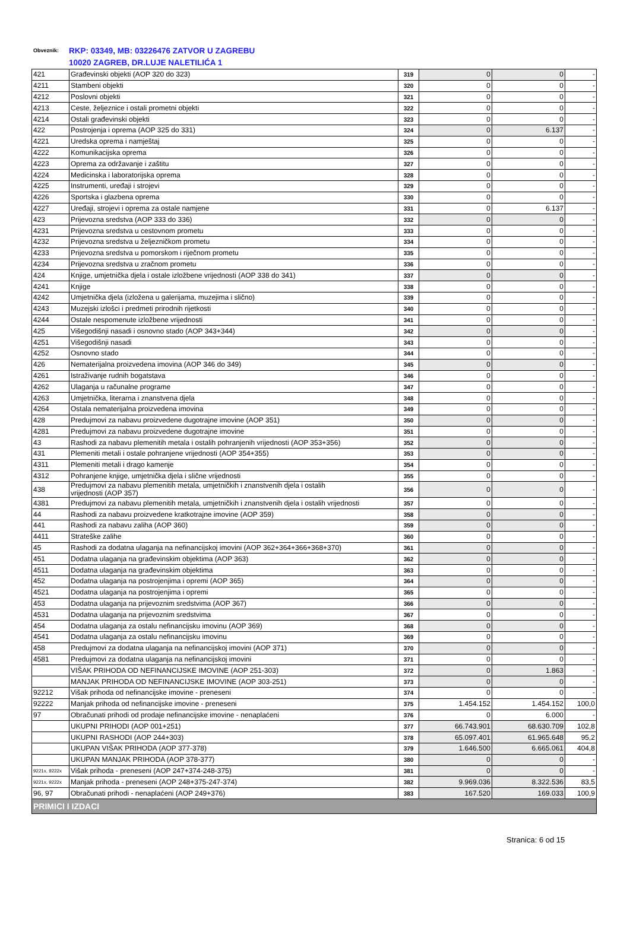Obveznik: RKP: 03349, MB: 03226476 ZATVOR U ZAGREBU
10020 ZAGREB, DR.LUJE NALETILIĆA 1
| 421 | Građevinski objekti (AOP 320 do 323) | 319 | 0 | 0 | - |
| 4211 | Stambeni objekti | 320 | 0 | 0 | - |
| 4212 | Poslovni objekti | 321 | 0 | 0 | - |
| 4213 | Ceste, željeznice i ostali prometni objekti | 322 | 0 | 0 | - |
| 4214 | Ostali građevinski objekti | 323 | 0 | 0 | - |
| 422 | Postrojenja i oprema (AOP 325 do 331) | 324 | 0 | 6.137 | - |
| 4221 | Uredska oprema i namještaj | 325 | 0 | 0 | - |
| 4222 | Komunikacijska oprema | 326 | 0 | 0 | - |
| 4223 | Oprema za održavanje i zaštitu | 327 | 0 | 0 | - |
| 4224 | Medicinska i laboratorijska oprema | 328 | 0 | 0 | - |
| 4225 | Instrumenti, uređaji i strojevi | 329 | 0 | 0 | - |
| 4226 | Sportska i glazbena oprema | 330 | 0 | 0 | - |
| 4227 | Uređaji, strojevi i oprema za ostale namjene | 331 | 0 | 6.137 | - |
| 423 | Prijevozna sredstva (AOP 333 do 336) | 332 | 0 | 0 | - |
| 4231 | Prijevozna sredstva u cestovnom prometu | 333 | 0 | 0 | - |
| 4232 | Prijevozna sredstva u željezničkom prometu | 334 | 0 | 0 | - |
| 4233 | Prijevozna sredstva u pomorskom i riječnom prometu | 335 | 0 | 0 | - |
| 4234 | Prijevozna sredstva u zračnom prometu | 336 | 0 | 0 | - |
| 424 | Knjige, umjetnička djela i ostale izložbene vrijednosti (AOP 338 do 341) | 337 | 0 | 0 | - |
| 4241 | Knjige | 338 | 0 | 0 | - |
| 4242 | Umjetnička djela (izložena u galerijama, muzejima i slično) | 339 | 0 | 0 | - |
| 4243 | Muzejski izlošci i predmeti prirodnih rijetkosti | 340 | 0 | 0 | - |
| 4244 | Ostale nespomenute izložbene vrijednosti | 341 | 0 | 0 | - |
| 425 | Višegodišnji nasadi i osnovno stado (AOP 343+344) | 342 | 0 | 0 | - |
| 4251 | Višegodišnji nasadi | 343 | 0 | 0 | - |
| 4252 | Osnovno stado | 344 | 0 | 0 | - |
| 426 | Nematerijalna proizvedena imovina (AOP 346 do 349) | 345 | 0 | 0 | - |
| 4261 | Istraživanje rudnih bogatstava | 346 | 0 | 0 | - |
| 4262 | Ulaganja u računalne programe | 347 | 0 | 0 | - |
| 4263 | Umjetnička, literarna i znanstvena djela | 348 | 0 | 0 | - |
| 4264 | Ostala nematerijalna proizvedena imovina | 349 | 0 | 0 | - |
| 428 | Predujmovi za nabavu proizvedene dugotrajne imovine (AOP 351) | 350 | 0 | 0 | - |
| 4281 | Predujmovi za nabavu proizvedene dugotrajne imovine | 351 | 0 | 0 | - |
| 43 | Rashodi za nabavu plemenitih metala i ostalih pohranjenih vrijednosti (AOP 353+356) | 352 | 0 | 0 | - |
| 431 | Plemeniti metali i ostale pohranjene vrijednosti (AOP 354+355) | 353 | 0 | 0 | - |
| 4311 | Plemeniti metali i drago kamenje | 354 | 0 | 0 | - |
| 4312 | Pohranjene knjige, umjetnička djela i slične vrijednosti | 355 | 0 | 0 | - |
| 438 | Predujmovi za nabavu plemenitih metala, umjetničkih i znanstvenih djela i ostalih vrijednosti (AOP 357) | 356 | 0 | 0 | - |
| 4381 | Predujmovi za nabavu plemenitih metala, umjetničkih i znanstvenih djela i ostalih vrijednosti | 357 | 0 | 0 | - |
| 44 | Rashodi za nabavu proizvedene kratkotrajne imovine (AOP 359) | 358 | 0 | 0 | - |
| 441 | Rashodi za nabavu zaliha (AOP 360) | 359 | 0 | 0 | - |
| 4411 | Strateške zalihe | 360 | 0 | 0 | - |
| 45 | Rashodi za dodatna ulaganja na nefinancijskoj imovini (AOP 362+364+366+368+370) | 361 | 0 | 0 | - |
| 451 | Dodatna ulaganja na građevinskim objektima (AOP 363) | 362 | 0 | 0 | - |
| 4511 | Dodatna ulaganja na građevinskim objektima | 363 | 0 | 0 | - |
| 452 | Dodatna ulaganja na postrojenjima i opremi (AOP 365) | 364 | 0 | 0 | - |
| 4521 | Dodatna ulaganja na postrojenjima i opremi | 365 | 0 | 0 | - |
| 453 | Dodatna ulaganja na prijevoznim sredstvima (AOP 367) | 366 | 0 | 0 | - |
| 4531 | Dodatna ulaganja na prijevoznim sredstvima | 367 | 0 | 0 | - |
| 454 | Dodatna ulaganja za ostalu nefinancijsku imovinu (AOP 369) | 368 | 0 | 0 | - |
| 4541 | Dodatna ulaganja za ostalu nefinancijsku imovinu | 369 | 0 | 0 | - |
| 458 | Predujmovi za dodatna ulaganja na nefinancijskoj imovini (AOP 371) | 370 | 0 | 0 | - |
| 4581 | Predujmovi za dodatna ulaganja na nefinancijskoj imovini | 371 | 0 | 0 | - |
| | VIŠAK PRIHODA OD NEFINANCIJSKE IMOVINE (AOP 251-303) | 372 | 0 | 1.863 | - |
| | MANJAK PRIHODA OD NEFINANCIJSKE IMOVINE (AOP 303-251) | 373 | 0 | 0 | - |
| 92212 | Višak prihoda od nefinancijske imovine - preneseni | 374 | 0 | 0 | - |
| 92222 | Manjak prihoda od nefinancijske imovine - preneseni | 375 | 1.454.152 | 1.454.152 | 100,0 |
| 97 | Obračunati prihodi od prodaje nefinancijske imovine - nenaplaćeni | 376 | 0 | 6.000 | - |
| | UKUPNI PRIHODI (AOP 001+251) | 377 | 66.743.901 | 68.630.709 | 102,8 |
| | UKUPNI RASHODI (AOP 244+303) | 378 | 65.097.401 | 61.965.648 | 95,2 |
| | UKUPAN VIŠAK PRIHODA (AOP 377-378) | 379 | 1.646.500 | 6.665.061 | 404,8 |
| | UKUPAN MANJAK PRIHODA (AOP 378-377) | 380 | 0 | 0 | - |
| 9221x, 9222x | Višak prihoda - preneseni (AOP 247+374-248-375) | 381 | 0 | 0 | - |
| 9221x, 9222x | Manjak prihoda - preneseni (AOP 248+375-247-374) | 382 | 9.969.036 | 8.322.536 | 83,5 |
| 96, 97 | Obračunati prihodi - nenaplaćeni (AOP 249+376) | 383 | 167.520 | 169.033 | 100,9 |
| PRIMICI I IZDACI | | | | | |
Stranica: 6 od 15